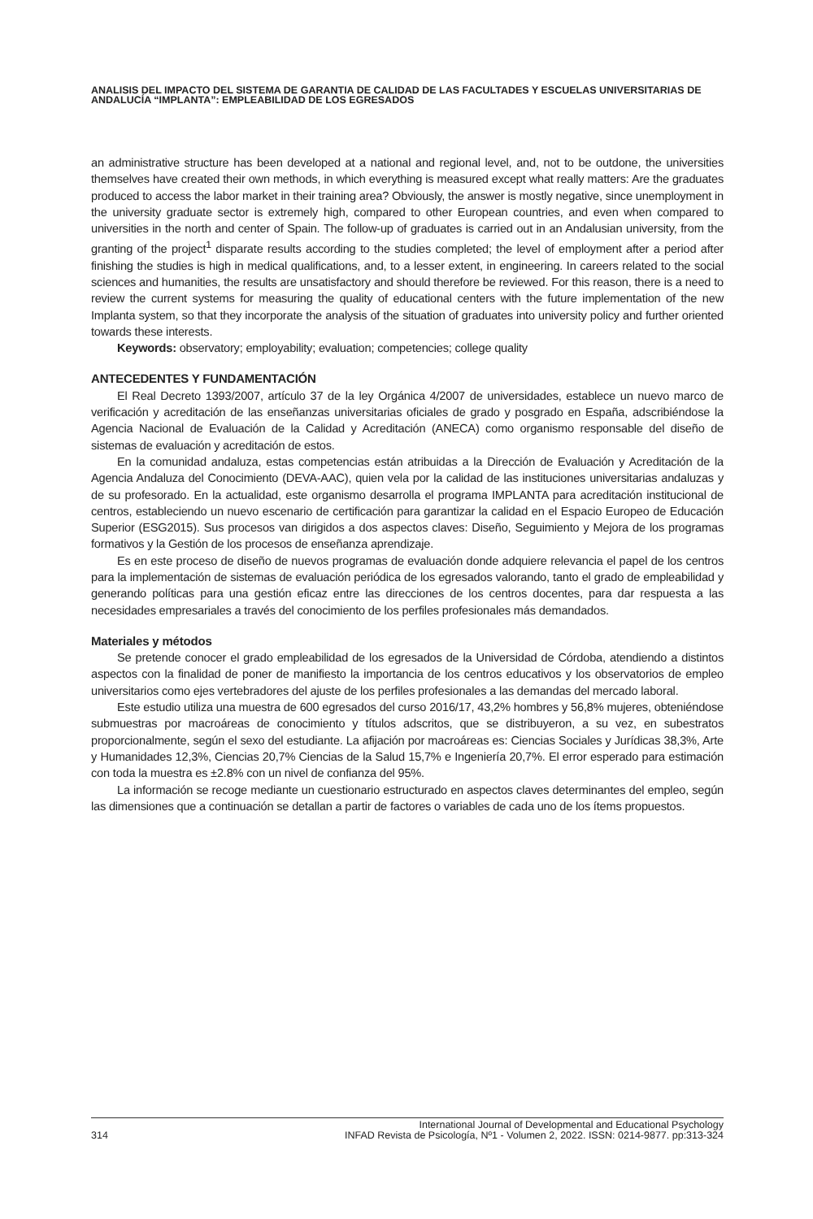ANALISIS DEL IMPACTO DEL SISTEMA DE GARANTIA DE CALIDAD DE LAS FACULTADES Y ESCUELAS UNIVERSITARIAS DE ANDALUCÍA “IMPLANTA”: EMPLEABILIDAD DE LOS EGRESADOS
an administrative structure has been developed at a national and regional level, and, not to be outdone, the universities themselves have created their own methods, in which everything is measured except what really matters: Are the graduates produced to access the labor market in their training area? Obviously, the answer is mostly negative, since unemployment in the university graduate sector is extremely high, compared to other European countries, and even when compared to universities in the north and center of Spain. The follow-up of graduates is carried out in an Andalusian university, from the granting of the project<sup>1</sup> disparate results according to the studies completed; the level of employment after a period after finishing the studies is high in medical qualifications, and, to a lesser extent, in engineering. In careers related to the social sciences and humanities, the results are unsatisfactory and should therefore be reviewed. For this reason, there is a need to review the current systems for measuring the quality of educational centers with the future implementation of the new Implanta system, so that they incorporate the analysis of the situation of graduates into university policy and further oriented towards these interests.
Keywords: observatory; employability; evaluation; competencies; college quality
ANTECEDENTES Y FUNDAMENTACIÓN
El Real Decreto 1393/2007, artículo 37 de la ley Orgánica 4/2007 de universidades, establece un nuevo marco de verificación y acreditación de las enseñanzas universitarias oficiales de grado y posgrado en España, adscribiéndose la Agencia Nacional de Evaluación de la Calidad y Acreditación (ANECA) como organismo responsable del diseño de sistemas de evaluación y acreditación de estos.
En la comunidad andaluza, estas competencias están atribuidas a la Dirección de Evaluación y Acreditación de la Agencia Andaluza del Conocimiento (DEVA-AAC), quien vela por la calidad de las instituciones universitarias andaluzas y de su profesorado. En la actualidad, este organismo desarrolla el programa IMPLANTA para acreditación institucional de centros, estableciendo un nuevo escenario de certificación para garantizar la calidad en el Espacio Europeo de Educación Superior (ESG2015). Sus procesos van dirigidos a dos aspectos claves: Diseño, Seguimiento y Mejora de los programas formativos y la Gestión de los procesos de enseñanza aprendizaje.
Es en este proceso de diseño de nuevos programas de evaluación donde adquiere relevancia el papel de los centros para la implementación de sistemas de evaluación periódica de los egresados valorando, tanto el grado de empleabilidad y generando políticas para una gestión eficaz entre las direcciones de los centros docentes, para dar respuesta a las necesidades empresariales a través del conocimiento de los perfiles profesionales más demandados.
Materiales y métodos
Se pretende conocer el grado empleabilidad de los egresados de la Universidad de Córdoba, atendiendo a distintos aspectos con la finalidad de poner de manifiesto la importancia de los centros educativos y los observatorios de empleo universitarios como ejes vertebradores del ajuste de los perfiles profesionales a las demandas del mercado laboral.
Este estudio utiliza una muestra de 600 egresados del curso 2016/17, 43,2% hombres y 56,8% mujeres, obteniéndose submuestras por macroáreas de conocimiento y títulos adscritos, que se distribuyeron, a su vez, en subestratos proporcionalmente, según el sexo del estudiante. La afijación por macroáreas es: Ciencias Sociales y Jurídicas 38,3%, Arte y Humanidades 12,3%, Ciencias 20,7% Ciencias de la Salud 15,7% e Ingeniería 20,7%. El error esperado para estimación con toda la muestra es ±2.8% con un nivel de confianza del 95%.
La información se recoge mediante un cuestionario estructurado en aspectos claves determinantes del empleo, según las dimensiones que a continuación se detallan a partir de factores o variables de cada uno de los ítems propuestos.
314 International Journal of Developmental and Educational Psychology
INFAD Revista de Psicología, Nº1 - Volumen 2, 2022. ISSN: 0214-9877. pp:313-324